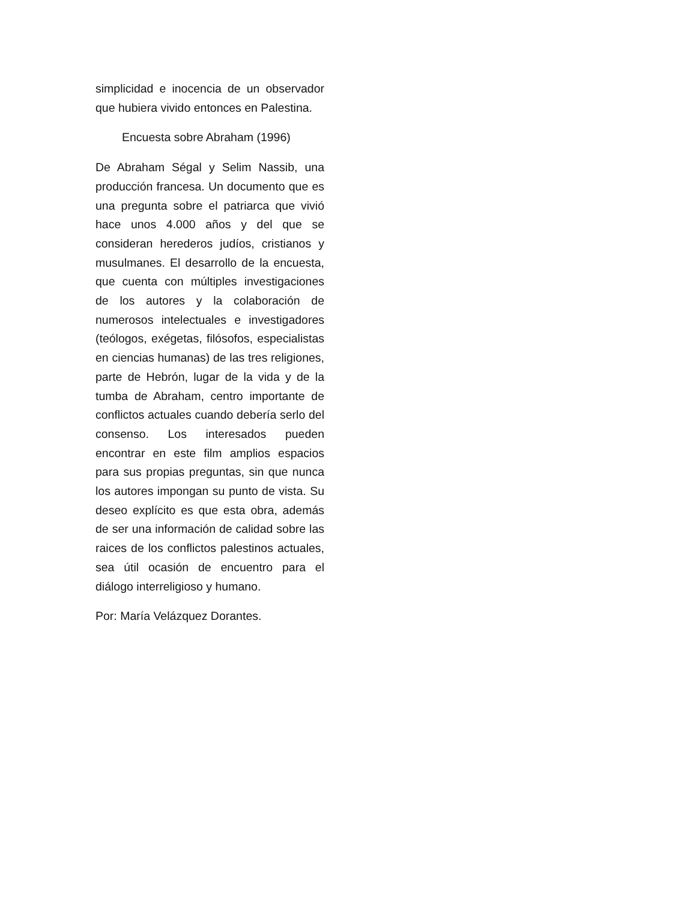simplicidad e inocencia de un observador que hubiera vivido entonces en Palestina.
Encuesta sobre Abraham (1996)
De Abraham Ségal y Selim Nassib, una producción francesa. Un documento que es una pregunta sobre el patriarca que vivió hace unos 4.000 años y del que se consideran herederos judíos, cristianos y musulmanes. El desarrollo de la encuesta, que cuenta con múltiples investigaciones de los autores y la colaboración de numerosos intelectuales e investigadores (teólogos, exégetas, filósofos, especialistas en ciencias humanas) de las tres religiones, parte de Hebrón, lugar de la vida y de la tumba de Abraham, centro importante de conflictos actuales cuando debería serlo del consenso. Los interesados pueden encontrar en este film amplios espacios para sus propias preguntas, sin que nunca los autores impongan su punto de vista. Su deseo explícito es que esta obra, además de ser una información de calidad sobre las raices de los conflictos palestinos actuales, sea útil ocasión de encuentro para el diálogo interreligioso y humano.
Por: María Velázquez Dorantes.